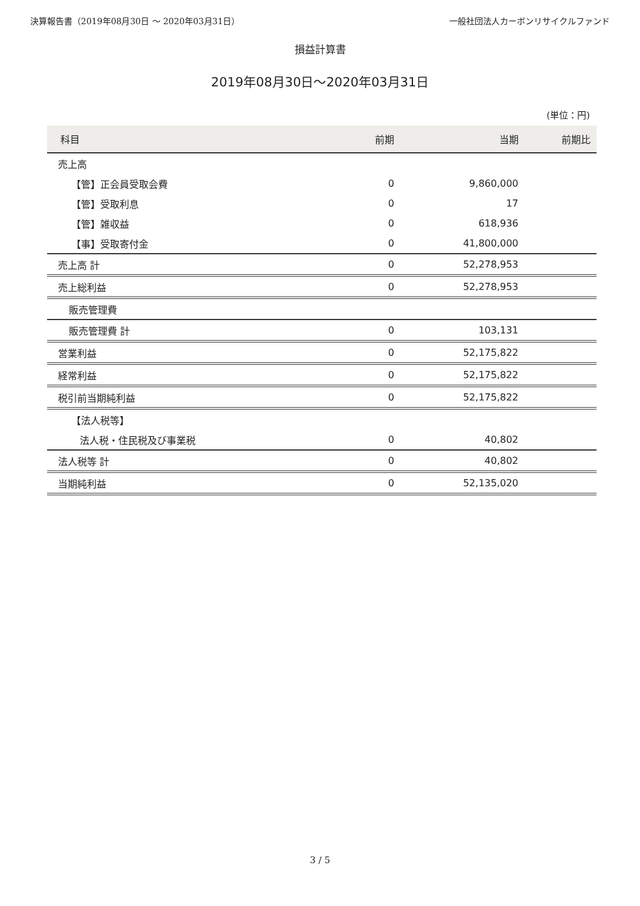決算報告書（2019年08月30日 ～ 2020年03月31日） 一般社団法人カーボンリサイクルファンド
損益計算書
2019年08月30日～2020年03月31日
(単位：円)
| 科目 | 前期 | 当期 | 前期比 |
| --- | --- | --- | --- |
| 売上高 | | | |
| 【管】正会員受取会費 | 0 | 9,860,000 | |
| 【管】受取利息 | 0 | 17 | |
| 【管】雑収益 | 0 | 618,936 | |
| 【事】受取寄付金 | 0 | 41,800,000 | |
| 売上高 計 | 0 | 52,278,953 | |
| 売上総利益 | 0 | 52,278,953 | |
| 販売管理費 | | | |
| 販売管理費 計 | 0 | 103,131 | |
| 営業利益 | 0 | 52,175,822 | |
| 経常利益 | 0 | 52,175,822 | |
| 税引前当期純利益 | 0 | 52,175,822 | |
| 【法人税等】 | | | |
| 法人税・住民税及び事業税 | 0 | 40,802 | |
| 法人税等 計 | 0 | 40,802 | |
| 当期純利益 | 0 | 52,135,020 | |
3 / 5